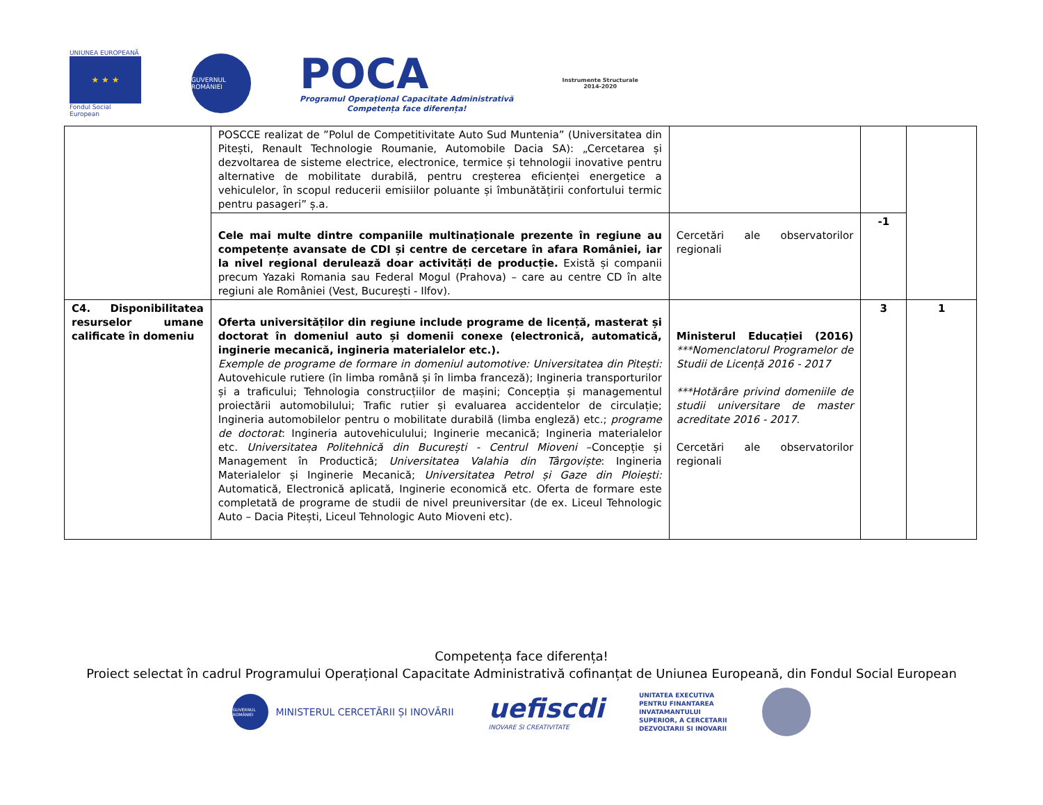UNIUNEA EUROPEANĂ
★ ★ ★
Fondul Social European
GUVERNUL ROMÂNIEI
POCA
Programul Operațional Capacitate Administrativă
Competența face diferența!
Instrumente Structurale
2014-2020
| | POSCCE realizat de ”Polul de Competitivitate Auto Sud Muntenia” (Universitatea din Pitești, Renault Technologie Roumanie, Automobile Dacia SA): „Cercetarea și dezvoltarea de sisteme electrice, electronice, termice și tehnologii inovative pentru alternative de mobilitate durabilă, pentru creșterea eficienței energetice a vehiculelor, în scopul reducerii emisiilor poluante și îmbunătățirii confortului termic pentru pasageri” ș.a. | | | |
| | Cele mai multe dintre companiile multinaționale prezente în regiune au competențe avansate de CDI și centre de cercetare în afara României, iar la nivel regional derulează doar activități de producție. Există și companii precum Yazaki Romania sau Federal Mogul (Prahova) – care au centre CD în alte regiuni ale României (Vest, București - Ilfov). | Cercetări ale observatorilor regionali | -1 | |
| C4. Disponibilitatea resurselor umane calificate în domeniu | Oferta universităților din regiune include programe de licență, masterat și doctorat în domeniul auto și domenii conexe (electronică, automatică, inginerie mecanică, ingineria materialelor etc.). Exemple de programe de formare in domeniul automotive: Universitatea din Pitești: Autovehicule rutiere (în limba română și în limba franceză); Ingineria transporturilor și a traficului; Tehnologia construcțiilor de mașini; Concepția și managementul proiectării automobilului; Trafic rutier și evaluarea accidentelor de circulație; Ingineria automobilelor pentru o mobilitate durabilă (limba engleză) etc.; programe de doctorat : Ingineria autovehiculului; Inginerie mecanică; Ingineria materialelor etc. Universitatea Politehnică din București - Centrul Mioveni –Concepție și Management în Productică; Universitatea Valahia din Târgoviște : Ingineria Materialelor și Inginerie Mecanică; Universitatea Petrol și Gaze din Ploiești: Automatică, Electronică aplicată, Inginerie economică etc. Oferta de formare este completată de programe de studii de nivel preuniversitar (de ex. Liceul Tehnologic Auto – Dacia Pitești, Liceul Tehnologic Auto Mioveni etc). | Ministerul Educației (2016) ***Nomenclatorul Programelor de Studii de Licență 2016 - 2017 ***Hotărâre privind domeniile de studii universitare de master acreditate 2016 - 2017. Cercetări ale observatorilor regionali | 3 | 1 |
Competența face diferența!
Proiect selectat în cadrul Programului Operațional Capacitate Administrativă cofinanțat de Uniunea Europeană, din Fondul Social European
GUVERNUL ROMÂNIEI
MINISTERUL CERCETĂRII ȘI INOVĂRII
uefiscdi
INOVARE SI CREATIVITATE
UNITATEA EXECUTIVA
PENTRU FINANTAREA
INVATAMANTULUI
SUPERIOR, A CERCETARII
DEZVOLTARII SI INOVARII